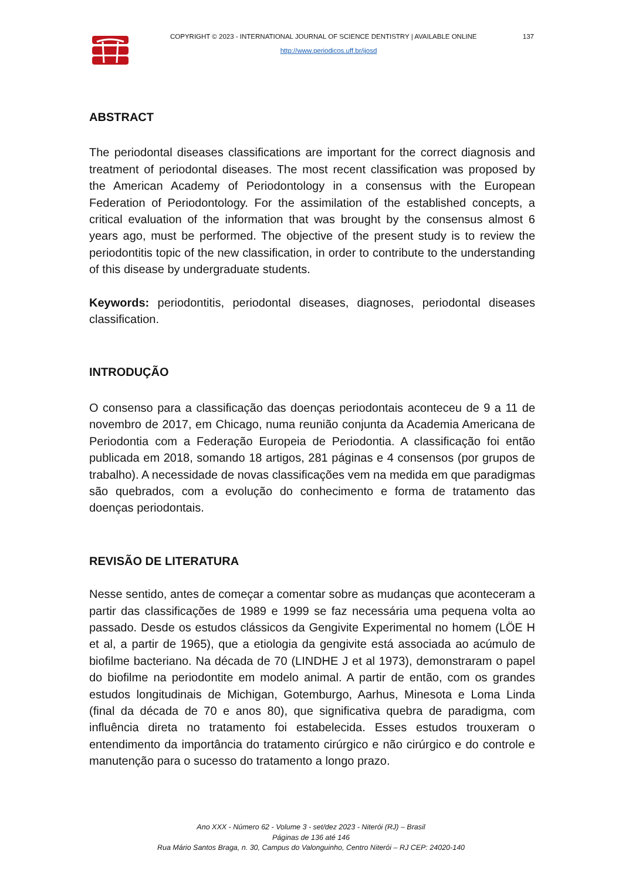COPYRIGHT © 2023 - INTERNATIONAL JOURNAL OF SCIENCE DENTISTRY | AVAILABLE ONLINE 137
http://www.periodicos.uff.br/ijosd
ABSTRACT
The periodontal diseases classifications are important for the correct diagnosis and treatment of periodontal diseases. The most recent classification was proposed by the American Academy of Periodontology in a consensus with the European Federation of Periodontology. For the assimilation of the established concepts, a critical evaluation of the information that was brought by the consensus almost 6 years ago, must be performed. The objective of the present study is to review the periodontitis topic of the new classification, in order to contribute to the understanding of this disease by undergraduate students.
Keywords: periodontitis, periodontal diseases, diagnoses, periodontal diseases classification.
INTRODUÇÃO
O consenso para a classificação das doenças periodontais aconteceu de 9 a 11 de novembro de 2017, em Chicago, numa reunião conjunta da Academia Americana de Periodontia com a Federação Europeia de Periodontia. A classificação foi então publicada em 2018, somando 18 artigos, 281 páginas e 4 consensos (por grupos de trabalho). A necessidade de novas classificações vem na medida em que paradigmas são quebrados, com a evolução do conhecimento e forma de tratamento das doenças periodontais.
REVISÃO DE LITERATURA
Nesse sentido, antes de começar a comentar sobre as mudanças que aconteceram a partir das classificações de 1989 e 1999 se faz necessária uma pequena volta ao passado. Desde os estudos clássicos da Gengivite Experimental no homem (LÖE H et al, a partir de 1965), que a etiologia da gengivite está associada ao acúmulo de biofilme bacteriano. Na década de 70 (LINDHE J et al 1973), demonstraram o papel do biofilme na periodontite em modelo animal. A partir de então, com os grandes estudos longitudinais de Michigan, Gotemburgo, Aarhus, Minesota e Loma Linda (final da década de 70 e anos 80), que significativa quebra de paradigma, com influência direta no tratamento foi estabelecida. Esses estudos trouxeram o entendimento da importância do tratamento cirúrgico e não cirúrgico e do controle e manutenção para o sucesso do tratamento a longo prazo.
Ano XXX - Número 62 - Volume 3 - set/dez 2023 - Niterói (RJ) – Brasil
Páginas de 136 até 146
Rua Mário Santos Braga, n. 30, Campus do Valonguinho, Centro Niterói – RJ CEP: 24020-140